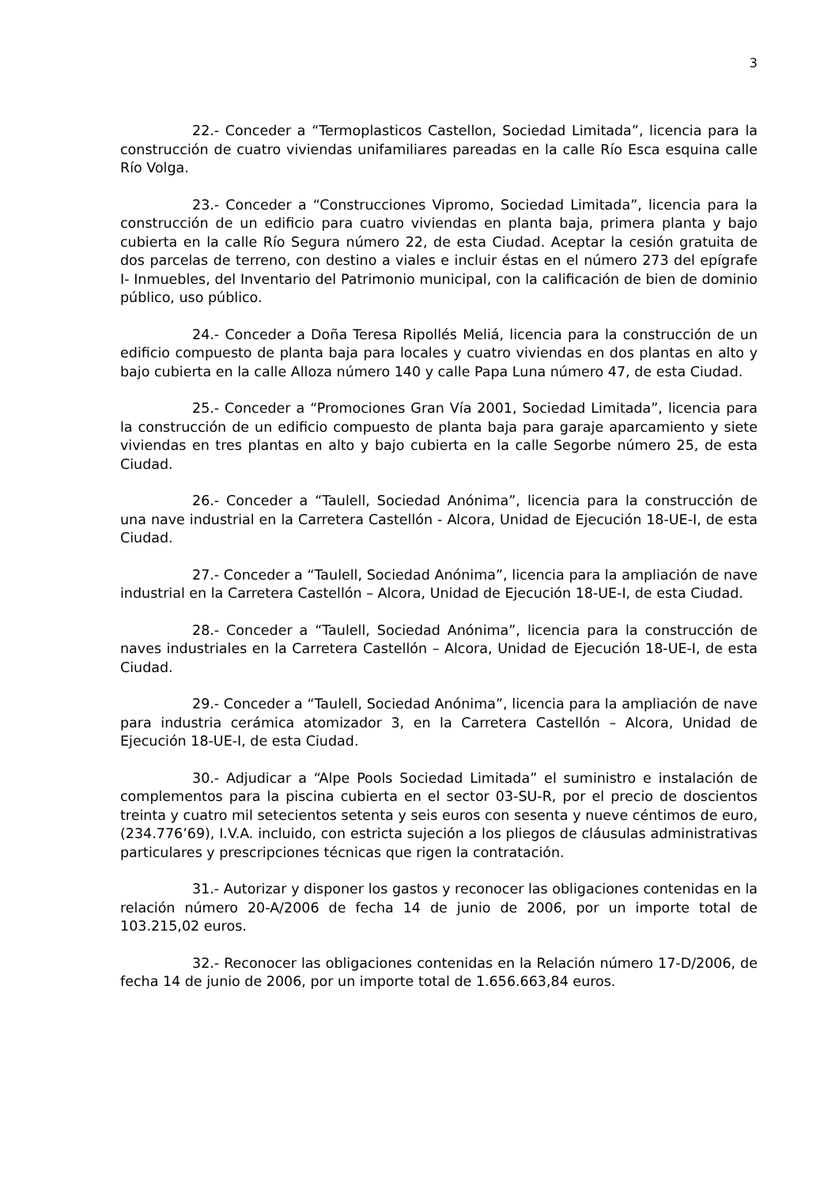3
22.- Conceder a “Termoplasticos Castellon, Sociedad Limitada”, licencia para la construcción de cuatro viviendas unifamiliares pareadas en la calle Río Esca esquina calle Río Volga.
23.- Conceder a “Construcciones Vipromo, Sociedad Limitada”, licencia para la construcción de un edificio para cuatro viviendas en planta baja, primera planta y bajo cubierta en la calle Río Segura número 22, de esta Ciudad. Aceptar la cesión gratuita de dos parcelas de terreno, con destino a viales e incluir éstas en el número 273 del epígrafe I- Inmuebles, del Inventario del Patrimonio municipal, con la calificación de bien de dominio público, uso público.
24.- Conceder a Doña Teresa Ripollés Meliá, licencia para la construcción de un edificio compuesto de planta baja para locales y cuatro viviendas en dos plantas en alto y bajo cubierta en la calle Alloza número 140 y calle Papa Luna número 47, de esta Ciudad.
25.- Conceder a “Promociones Gran Vía 2001, Sociedad Limitada”, licencia para la construcción de un edificio compuesto de planta baja para garaje aparcamiento y siete viviendas en tres plantas en alto y bajo cubierta en la calle Segorbe número 25, de esta Ciudad.
26.- Conceder a “Taulell, Sociedad Anónima”, licencia para la construcción de una nave industrial en la Carretera Castellón - Alcora, Unidad de Ejecución 18-UE-I, de esta Ciudad.
27.- Conceder a “Taulell, Sociedad Anónima”, licencia para la ampliación de nave industrial en la Carretera Castellón – Alcora, Unidad de Ejecución 18-UE-I, de esta Ciudad.
28.- Conceder a “Taulell, Sociedad Anónima”, licencia para la construcción de naves industriales en la Carretera Castellón – Alcora, Unidad de Ejecución 18-UE-I, de esta Ciudad.
29.- Conceder a “Taulell, Sociedad Anónima”, licencia para la ampliación de nave para industria cerámica atomizador 3, en la Carretera Castellón – Alcora, Unidad de Ejecución 18-UE-I, de esta Ciudad.
30.- Adjudicar a “Alpe Pools Sociedad Limitada” el suministro e instalación de complementos para la piscina cubierta en el sector 03-SU-R, por el precio de doscientos treinta y cuatro mil setecientos setenta y seis euros con sesenta y nueve céntimos de euro, (234.776’69), I.V.A. incluido, con estricta sujeción a los pliegos de cláusulas administrativas particulares y prescripciones técnicas que rigen la contratación.
31.- Autorizar y disponer los gastos y reconocer las obligaciones contenidas en la relación número 20-A/2006 de fecha 14 de junio de 2006, por un importe total de 103.215,02 euros.
32.- Reconocer las obligaciones contenidas en la Relación número 17-D/2006, de fecha 14 de junio de 2006, por un importe total de 1.656.663,84 euros.